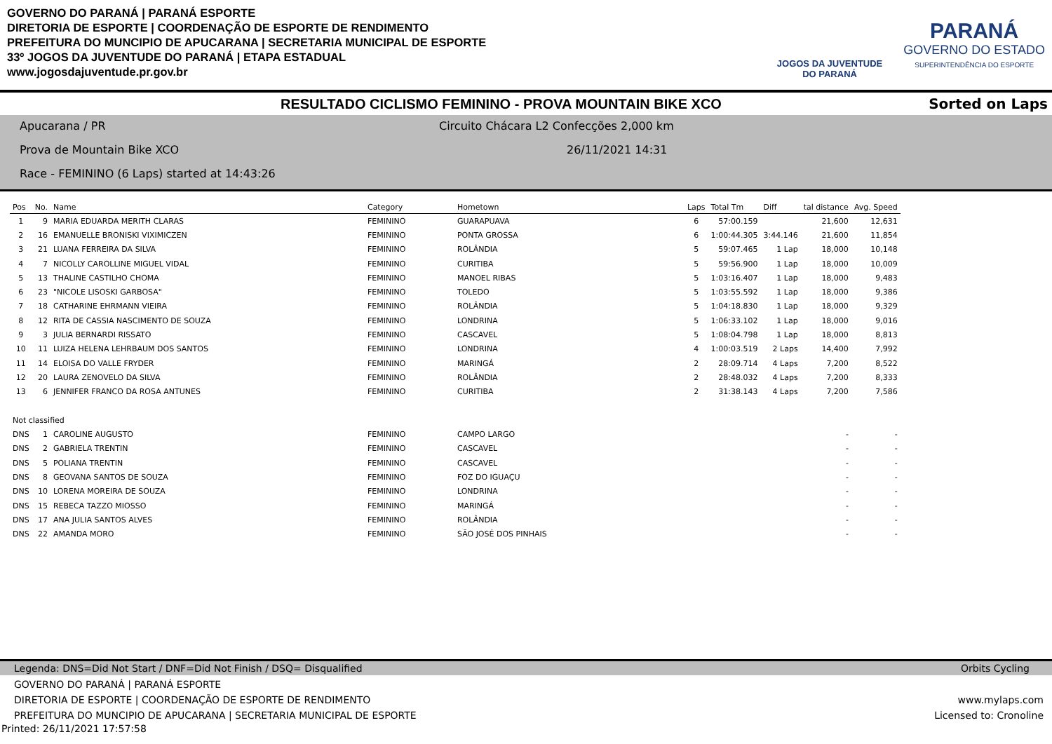GOVERNO DO PARANÁ | PARANÁ ESPORTE
DIRETORIA DE ESPORTE | COORDENAÇÃO DE ESPORTE DE RENDIMENTO
PREFEITURA DO MUNCIPIO DE APUCARANA | SECRETARIA MUNICIPAL DE ESPORTE
33º JOGOS DA JUVENTUDE DO PARANÁ | ETAPA ESTADUAL
www.jogosdajuventude.pr.gov.br
JOGOS DA JUVENTUDE
DO PARANÁ
PARANÁ
GOVERNO DO ESTADO
SUPERINTENDÊNCIA DO ESPORTE
RESULTADO CICLISMO FEMININO - PROVA MOUNTAIN BIKE XCO Sorted on Laps
Apucarana / PR
Circuito Chácara L2 Confecções 2,000 km
Prova de Mountain Bike XCO 26/11/2021 14:31
Race - FEMININO (6 Laps) started at 14:43:26
| Pos | No. | Name | Category | Hometown | Laps | Total Tm | Diff | tal distance | Avg. Speed |
| --- | --- | --- | --- | --- | --- | --- | --- | --- | --- |
| 1 | 9 | MARIA EDUARDA MERITH CLARAS | FEMININO | GUARAPUAVA | 6 | 57:00.159 | | 21,600 | 12,631 |
| 2 | 16 | EMANUELLE BRONISKI VIXIMICZEN | FEMININO | PONTA GROSSA | 6 | 1:00:44.305 | 3:44.146 | 21,600 | 11,854 |
| 3 | 21 | LUANA FERREIRA DA SILVA | FEMININO | ROLÂNDIA | 5 | 59:07.465 | 1 Lap | 18,000 | 10,148 |
| 4 | 7 | NICOLLY CAROLLINE MIGUEL VIDAL | FEMININO | CURITIBA | 5 | 59:56.900 | 1 Lap | 18,000 | 10,009 |
| 5 | 13 | THALINE CASTILHO CHOMA | FEMININO | MANOEL RIBAS | 5 | 1:03:16.407 | 1 Lap | 18,000 | 9,483 |
| 6 | 23 | "NICOLE LISOSKI GARBOSA" | FEMININO | TOLEDO | 5 | 1:03:55.592 | 1 Lap | 18,000 | 9,386 |
| 7 | 18 | CATHARINE EHRMANN VIEIRA | FEMININO | ROLÂNDIA | 5 | 1:04:18.830 | 1 Lap | 18,000 | 9,329 |
| 8 | 12 | RITA DE CASSIA NASCIMENTO DE SOUZA | FEMININO | LONDRINA | 5 | 1:06:33.102 | 1 Lap | 18,000 | 9,016 |
| 9 | 3 | JULIA BERNARDI RISSATO | FEMININO | CASCAVEL | 5 | 1:08:04.798 | 1 Lap | 18,000 | 8,813 |
| 10 | 11 | LUIZA HELENA LEHRBAUM DOS SANTOS | FEMININO | LONDRINA | 4 | 1:00:03.519 | 2 Laps | 14,400 | 7,992 |
| 11 | 14 | ELOISA DO VALLE FRYDER | FEMININO | MARINGÁ | 2 | 28:09.714 | 4 Laps | 7,200 | 8,522 |
| 12 | 20 | LAURA ZENOVELO DA SILVA | FEMININO | ROLÂNDIA | 2 | 28:48.032 | 4 Laps | 7,200 | 8,333 |
| 13 | 6 | JENNIFER FRANCO DA ROSA ANTUNES | FEMININO | CURITIBA | 2 | 31:38.143 | 4 Laps | 7,200 | 7,586 |
| Not classified | | | | | | | | | |
| DNS | 1 | CAROLINE AUGUSTO | FEMININO | CAMPO LARGO | | | | - | - |
| DNS | 2 | GABRIELA TRENTIN | FEMININO | CASCAVEL | | | | - | - |
| DNS | 5 | POLIANA TRENTIN | FEMININO | CASCAVEL | | | | - | - |
| DNS | 8 | GEOVANA SANTOS DE SOUZA | FEMININO | FOZ DO IGUAÇU | | | | - | - |
| DNS | 10 | LORENA MOREIRA DE SOUZA | FEMININO | LONDRINA | | | | - | - |
| DNS | 15 | REBECA TAZZO MIOSSO | FEMININO | MARINGÁ | | | | - | - |
| DNS | 17 | ANA JULIA SANTOS ALVES | FEMININO | ROLÂNDIA | | | | - | - |
| DNS | 22 | AMANDA MORO | FEMININO | SÃO JOSÉ DOS PINHAIS | | | | - | - |
Legenda: DNS=Did Not Start / DNF=Did Not Finish / DSQ= Disqualified Orbits Cycling
GOVERNO DO PARANÁ | PARANÁ ESPORTE
DIRETORIA DE ESPORTE | COORDENAÇÃO DE ESPORTE DE RENDIMENTO
PREFEITURA DO MUNCIPIO DE APUCARANA | SECRETARIA MUNICIPAL DE ESPORTE
www.mylaps.com
Licensed to: Cronoline
Printed: 26/11/2021 17:57:58